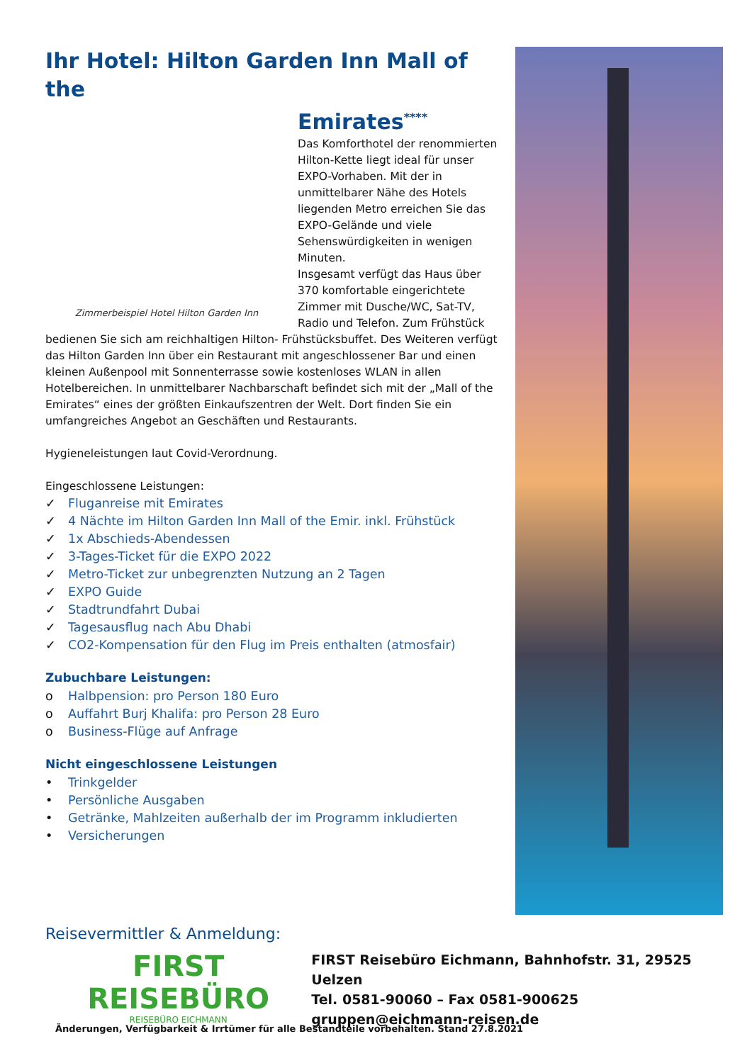Ihr Hotel: Hilton Garden Inn Mall of the
Zimmerbeispiel Hotel Hilton Garden Inn
Emirates<sup>****</sup>
Das Komforthotel der renommierten Hilton-Kette liegt ideal für unser EXPO-Vorhaben. Mit der in unmittelbarer Nähe des Hotels liegenden Metro erreichen Sie das EXPO-Gelände und viele Sehenswürdigkeiten in wenigen Minuten.
Insgesamt verfügt das Haus über 370 komfortable eingerichtete Zimmer mit Dusche/WC, Sat-TV, Radio und Telefon. Zum Frühstück bedienen Sie sich am reichhaltigen Hilton- Frühstücksbuffet. Des Weiteren verfügt das Hilton Garden Inn über ein Restaurant mit angeschlossener Bar und einen kleinen Außenpool mit Sonnenterrasse sowie kostenloses WLAN in allen Hotelbereichen. In unmittelbarer Nachbarschaft befindet sich mit der „Mall of the Emirates“ eines der größten Einkaufszentren der Welt. Dort finden Sie ein umfangreiches Angebot an Geschäften und Restaurants.
Hygieneleistungen laut Covid-Verordnung.
Eingeschlossene Leistungen:
✓ Fluganreise mit Emirates
✓ 4 Nächte im Hilton Garden Inn Mall of the Emir. inkl. Frühstück
✓ 1x Abschieds-Abendessen
✓ 3-Tages-Ticket für die EXPO 2022
✓ Metro-Ticket zur unbegrenzten Nutzung an 2 Tagen
✓ EXPO Guide
✓ Stadtrundfahrt Dubai
✓ Tagesausflug nach Abu Dhabi
✓ CO2-Kompensation für den Flug im Preis enthalten (atmosfair)
Zubuchbare Leistungen:
o Halbpension: pro Person 180 Euro
o Auffahrt Burj Khalifa: pro Person 28 Euro
o Business-Flüge auf Anfrage
Nicht eingeschlossene Leistungen
• Trinkgelder
• Persönliche Ausgaben
• Getränke, Mahlzeiten außerhalb der im Programm inkludierten
• Versicherungen
Reisevermittler & Anmeldung:
FIRST REISEBÜRO
REISEBÜRO EICHMANN
FIRST Reisebüro Eichmann, Bahnhofstr. 31, 29525 Uelzen
Tel. 0581-90060 – Fax 0581-900625
gruppen@eichmann-reisen.de
Änderungen, Verfügbarkeit & Irrtümer für alle Bestandteile vorbehalten. Stand 27.8.2021